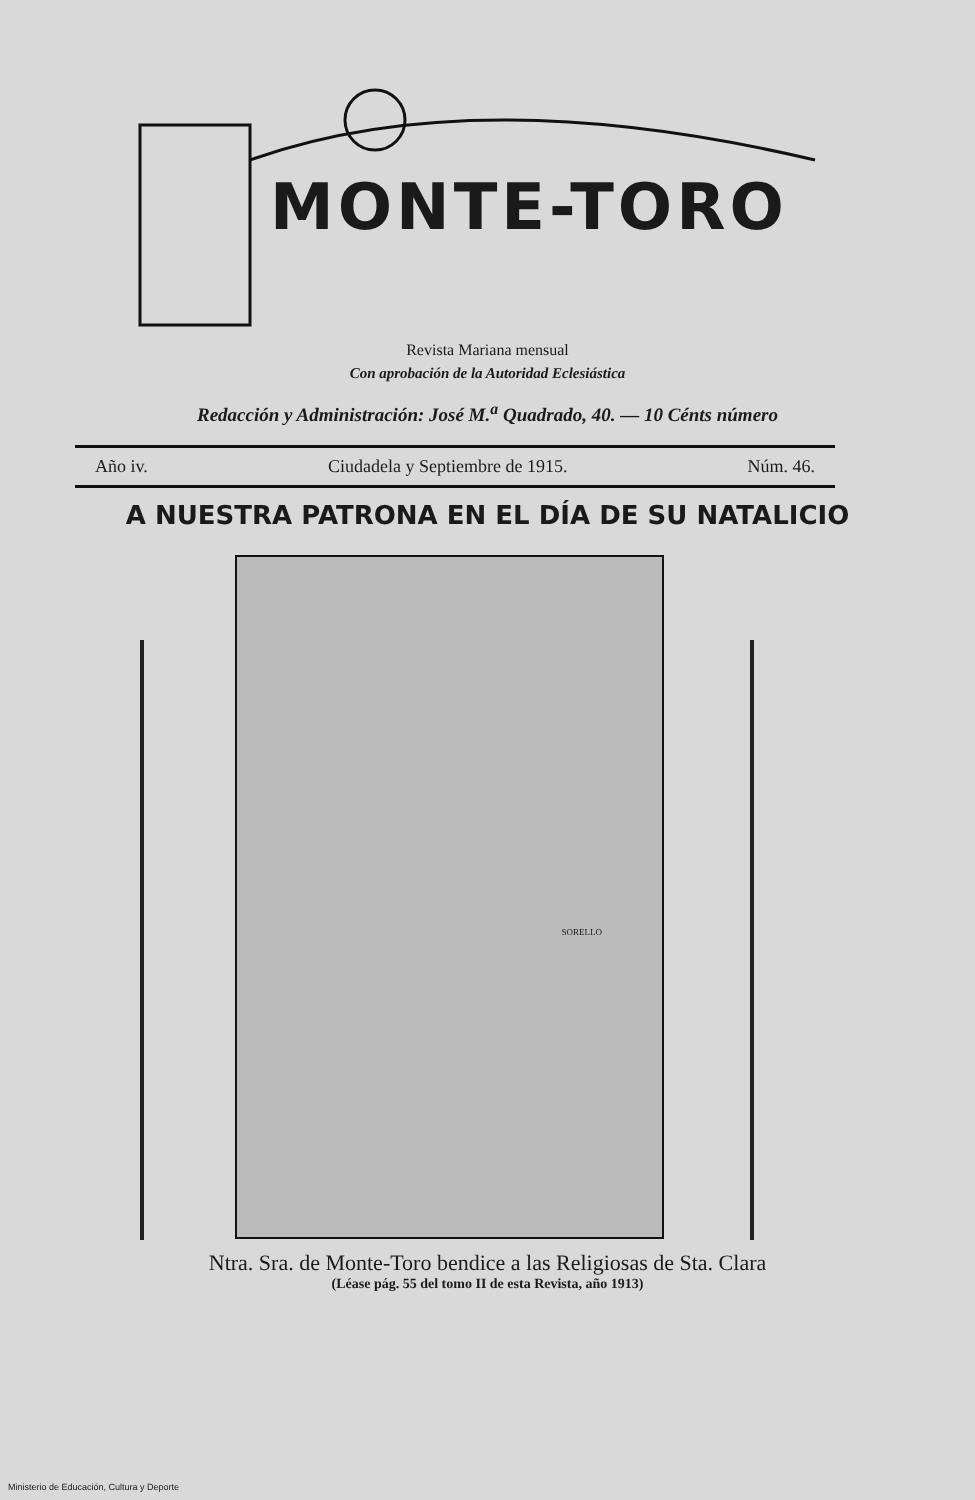MONTE-TORO
Revista Mariana mensual
Con aprobación de la Autoridad Eclesiástica
Redacción y Administración: José M.<sup>a</sup> Quadrado, 40. — 10 Cénts número
Año iv. Ciudadela y Septiembre de 1915. Núm. 46.
A NUESTRA PATRONA EN EL DÍA DE SU NATALICIO
SORELLO
Ntra. Sra. de Monte-Toro bendice a las Religiosas de Sta. Clara
(Léase pág. 55 del tomo II de esta Revista, año 1913)
Ministerio de Educación, Cultura y Deporte